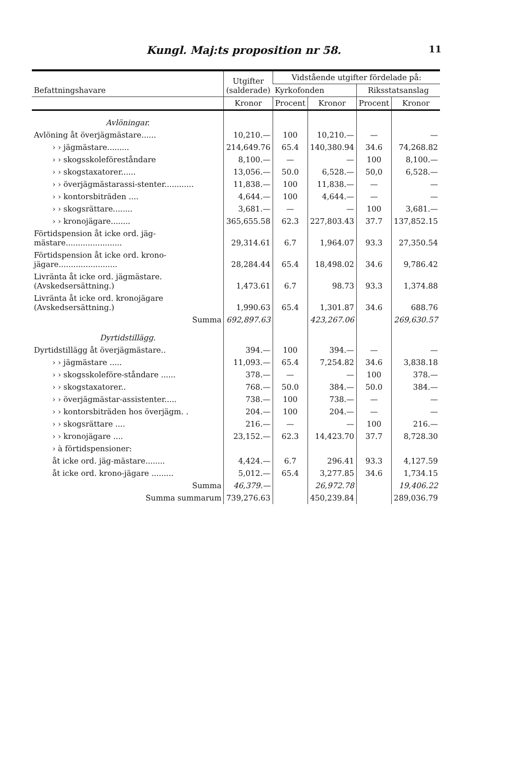Kungl. Maj:ts proposition nr 58. 11
| Befattningshavare | Utgifter (salderade) | Vidstående utgifter fördelade på: | | | |
| --- | --- | --- | --- | --- | --- |
| | | Kyrkofonden | | Riksstatsanslag | |
| | Kronor | Procent | Kronor | Procent | Kronor |
| Avlöningar. | | | | | |
| Avlöning åt överjägmästare...... | 10,210.— | 100 | 10,210.— | — | — |
| › › jägmästare......... | 214,649.76 | 65.4 | 140,380.94 | 34.6 | 74,268.82 |
| › › skogsskoleföreståndare | 8,100.— | — | — | 100 | 8,100.— |
| › › skogstaxatorer...... | 13,056.— | 50.0 | 6,528.— | 50,0 | 6,528.— |
| › › överjägmästarassi-stenter............ | 11,838.— | 100 | 11,838.— | — | — |
| › › kontorsbiträden .... | 4,644.— | 100 | 4,644.— | — | — |
| › › skogsrättare........ | 3,681.— | — | — | 100 | 3,681.— |
| › › kronojägare........ | 365,655.58 | 62.3 | 227,803.43 | 37.7 | 137,852.15 |
| Förtidspension åt icke ord. jäg-mästare....................... | 29,314.61 | 6.7 | 1,964.07 | 93.3 | 27,350.54 |
| Förtidspension åt icke ord. krono-jägare........................ | 28,284.44 | 65.4 | 18,498.02 | 34.6 | 9,786.42 |
| Livränta åt icke ord. jägmästare. (Avskedsersättning.) | 1,473.61 | 6.7 | 98.73 | 93.3 | 1,374.88 |
| Livränta åt icke ord. kronojägare (Avskedsersättning.) | 1,990.63 | 65.4 | 1,301.87 | 34.6 | 688.76 |
| Summa | 692,897.63 | | 423,267.06 | | 269,630.57 |
| Dyrtidstillägg. | | | | | |
| Dyrtidstillägg åt överjägmästare.. | 394.— | 100 | 394.— | — | — |
| › › jägmästare ..... | 11,093.— | 65.4 | 7,254.82 | 34.6 | 3,838.18 |
| › › skogsskoleföre-ståndare ...... | 378.— | — | — | 100 | 378.— |
| › › skogstaxatorer.. | 768.— | 50.0 | 384.— | 50.0 | 384.— |
| › › överjägmästar-assistenter..... | 738.— | 100 | 738.— | — | — |
| › › kontorsbiträden hos överjägm. . | 204.— | 100 | 204.— | — | — |
| › › skogsrättare .... | 216.— | — | — | 100 | 216.— |
| › › kronojägare .... | 23,152.— | 62.3 | 14,423.70 | 37.7 | 8,728.30 |
| › à förtidspensioner: | | | | | |
| åt icke ord. jäg-mästare........ | 4,424.— | 6.7 | 296.41 | 93.3 | 4,127.59 |
| åt icke ord. krono-jägare ......... | 5,012.— | 65.4 | 3,277.85 | 34.6 | 1,734.15 |
| Summa | 46,379.— | | 26,972.78 | | 19,406.22 |
| Summa summarum | 739,276.63 | | 450,239.84 | | 289,036.79 |